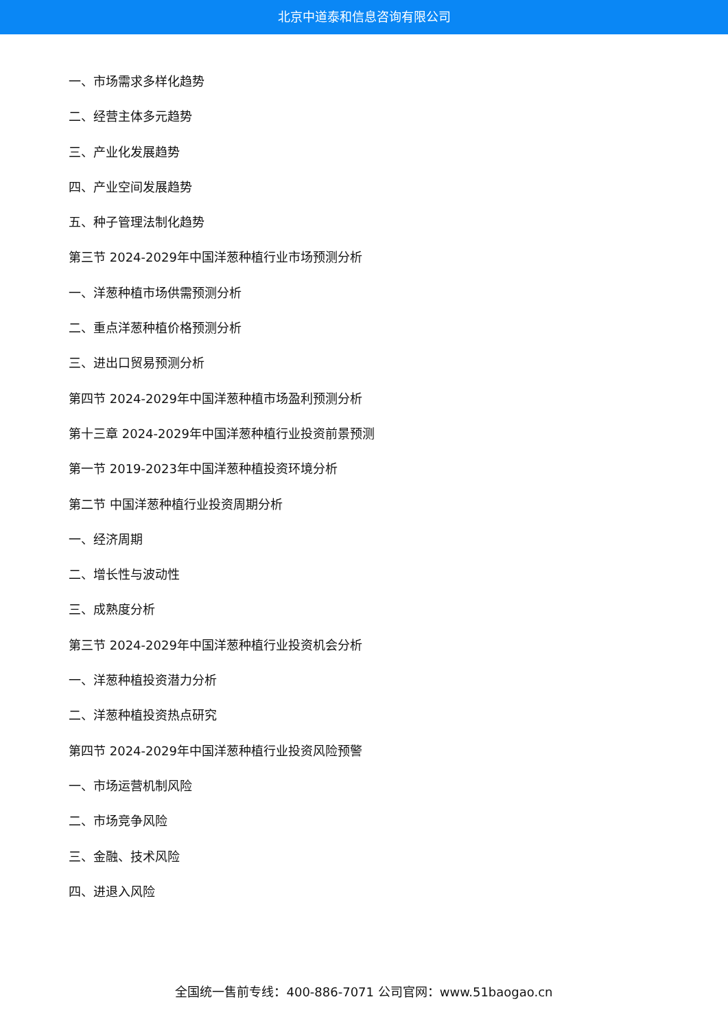北京中道泰和信息咨询有限公司
一、市场需求多样化趋势
二、经营主体多元趋势
三、产业化发展趋势
四、产业空间发展趋势
五、种子管理法制化趋势
第三节 2024-2029年中国洋葱种植行业市场预测分析
一、洋葱种植市场供需预测分析
二、重点洋葱种植价格预测分析
三、进出口贸易预测分析
第四节 2024-2029年中国洋葱种植市场盈利预测分析
第十三章 2024-2029年中国洋葱种植行业投资前景预测
第一节 2019-2023年中国洋葱种植投资环境分析
第二节 中国洋葱种植行业投资周期分析
一、经济周期
二、增长性与波动性
三、成熟度分析
第三节 2024-2029年中国洋葱种植行业投资机会分析
一、洋葱种植投资潜力分析
二、洋葱种植投资热点研究
第四节 2024-2029年中国洋葱种植行业投资风险预警
一、市场运营机制风险
二、市场竞争风险
三、金融、技术风险
四、进退入风险
全国统一售前专线：400-886-7071 公司官网：www.51baogao.cn